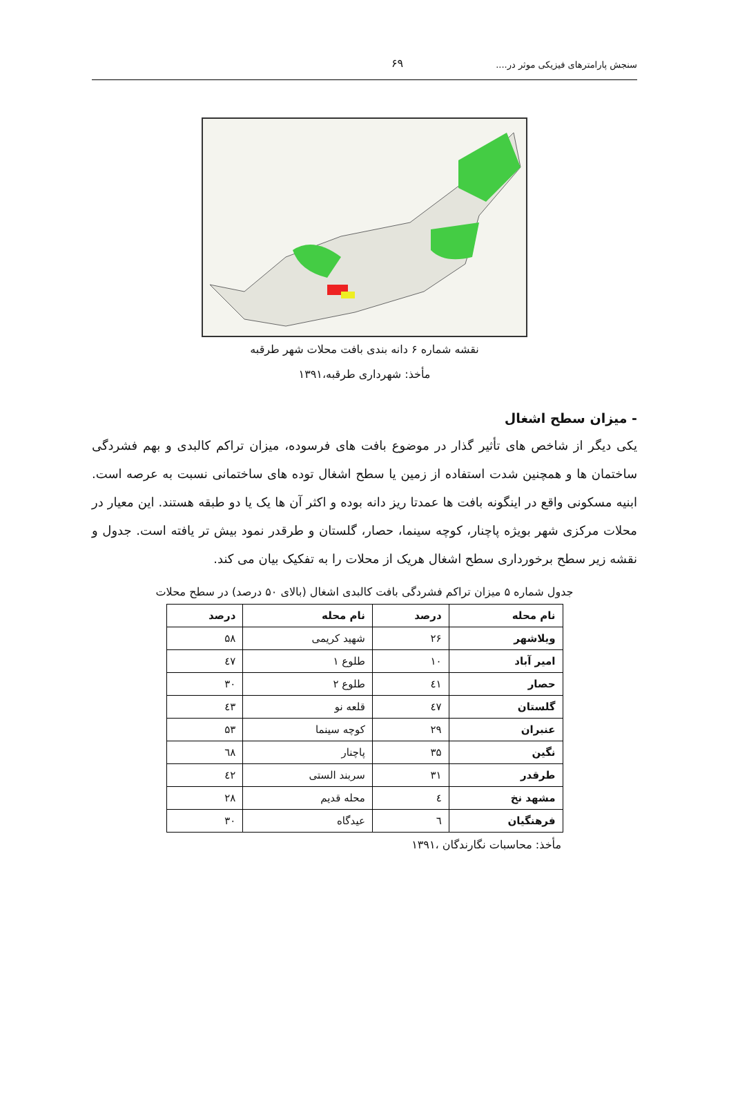سنجش پارامترهای فیزیکی موثر در.... ۶۹
نقشه شماره ۶ دانه بندی بافت محلات شهر طرقبه
مأخذ: شهرداری طرقبه،۱۳۹۱
- میزان سطح اشغال
یکی دیگر از شاخص های تأثیر گذار در موضوع بافت های فرسوده، میزان تراکم کالبدی و بهم فشردگی ساختمان ها و همچنین شدت استفاده از زمین یا سطح اشغال توده های ساختمانی نسبت به عرصه است. ابنیه مسکونی واقع در اینگونه بافت ها عمدتا ریز دانه بوده و اکثر آن ها یک یا دو طبقه هستند. این معیار در محلات مرکزی شهر بویژه پاچنار، کوچه سینما، حصار، گلستان و طرقدر نمود بیش تر یافته است. جدول و نقشه زیر سطح برخورداری سطح اشغال هریک از محلات را به تفکیک بیان می کند.
جدول شماره ۵ میزان تراکم فشردگی بافت کالبدی اشغال (بالای ۵۰ درصد) در سطح محلات
| نام محله | درصد | نام محله | درصد |
| --- | --- | --- | --- |
| ویلاشهر | ۲۶ | شهید کریمی | ۵۸ |
| امیر آباد | ۱۰ | طلوع ۱ | ٤٧ |
| حصار | ٤١ | طلوع ۲ | ۳۰ |
| گلستان | ٤٧ | قلعه نو | ٤٣ |
| عنبران | ۲۹ | کوچه سینما | ۵۳ |
| نگین | ۳۵ | پاچنار | ٦٨ |
| طرقدر | ۳۱ | سربند الستی | ٤٢ |
| مشهد نخ | ٤ | محله قدیم | ۲۸ |
| فرهنگیان | ٦ | عیدگاه | ۳۰ |
مأخذ: محاسبات نگارندگان ،۱۳۹۱